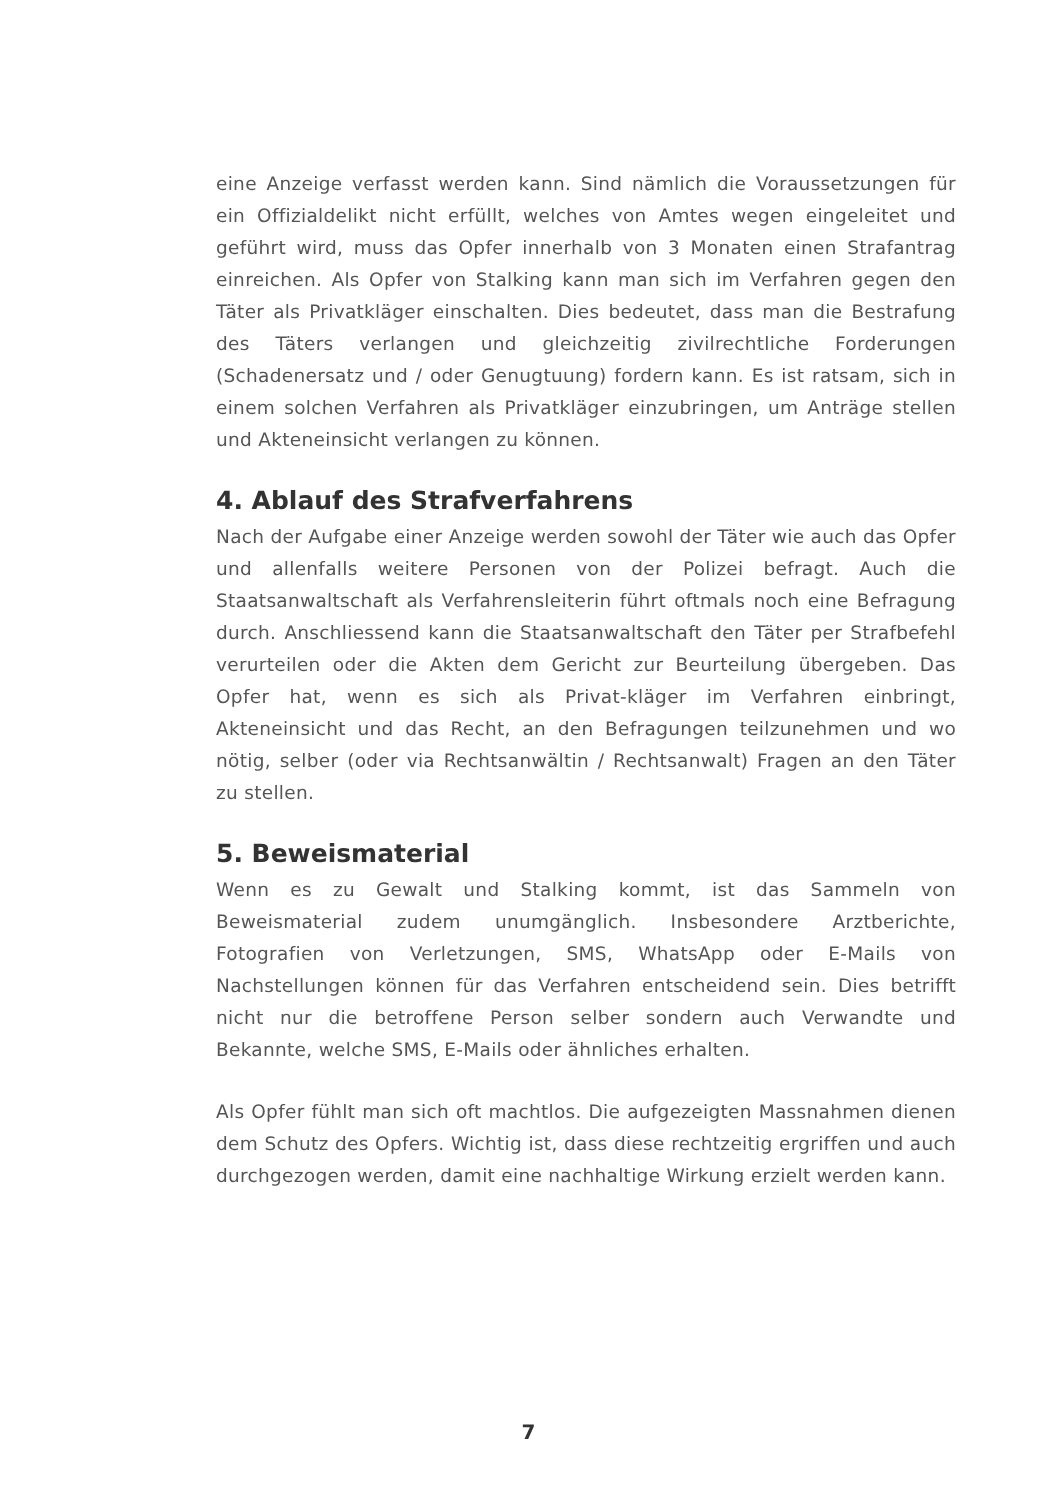eine Anzeige verfasst werden kann. Sind nämlich die Voraussetzungen für ein Offizialdelikt nicht erfüllt, welches von Amtes wegen eingeleitet und geführt wird, muss das Opfer innerhalb von 3 Monaten einen Strafantrag einreichen. Als Opfer von Stalking kann man sich im Verfahren gegen den Täter als Privatkläger einschalten. Dies bedeutet, dass man die Bestrafung des Täters verlangen und gleichzeitig zivilrechtliche Forderungen (Schadenersatz und / oder Genugtuung) fordern kann. Es ist ratsam, sich in einem solchen Verfahren als Privatkläger einzubringen, um Anträge stellen und Akteneinsicht verlangen zu können.
4. Ablauf des Strafverfahrens
Nach der Aufgabe einer Anzeige werden sowohl der Täter wie auch das Opfer und allenfalls weitere Personen von der Polizei befragt. Auch die Staatsanwaltschaft als Verfahrensleiterin führt oftmals noch eine Befragung durch. Anschliessend kann die Staatsanwaltschaft den Täter per Strafbefehl verurteilen oder die Akten dem Gericht zur Beurteilung übergeben. Das Opfer hat, wenn es sich als Privat-kläger im Verfahren einbringt, Akteneinsicht und das Recht, an den Befragungen teilzunehmen und wo nötig, selber (oder via Rechtsanwältin / Rechtsanwalt) Fragen an den Täter zu stellen.
5. Beweismaterial
Wenn es zu Gewalt und Stalking kommt, ist das Sammeln von Beweismaterial zudem unumgänglich. Insbesondere Arztberichte, Fotografien von Verletzungen, SMS, WhatsApp oder E-Mails von Nachstellungen können für das Verfahren entscheidend sein. Dies betrifft nicht nur die betroffene Person selber sondern auch Verwandte und Bekannte, welche SMS, E-Mails oder ähnliches erhalten.
Als Opfer fühlt man sich oft machtlos. Die aufgezeigten Massnahmen dienen dem Schutz des Opfers. Wichtig ist, dass diese rechtzeitig ergriffen und auch durchgezogen werden, damit eine nachhaltige Wirkung erzielt werden kann.
7